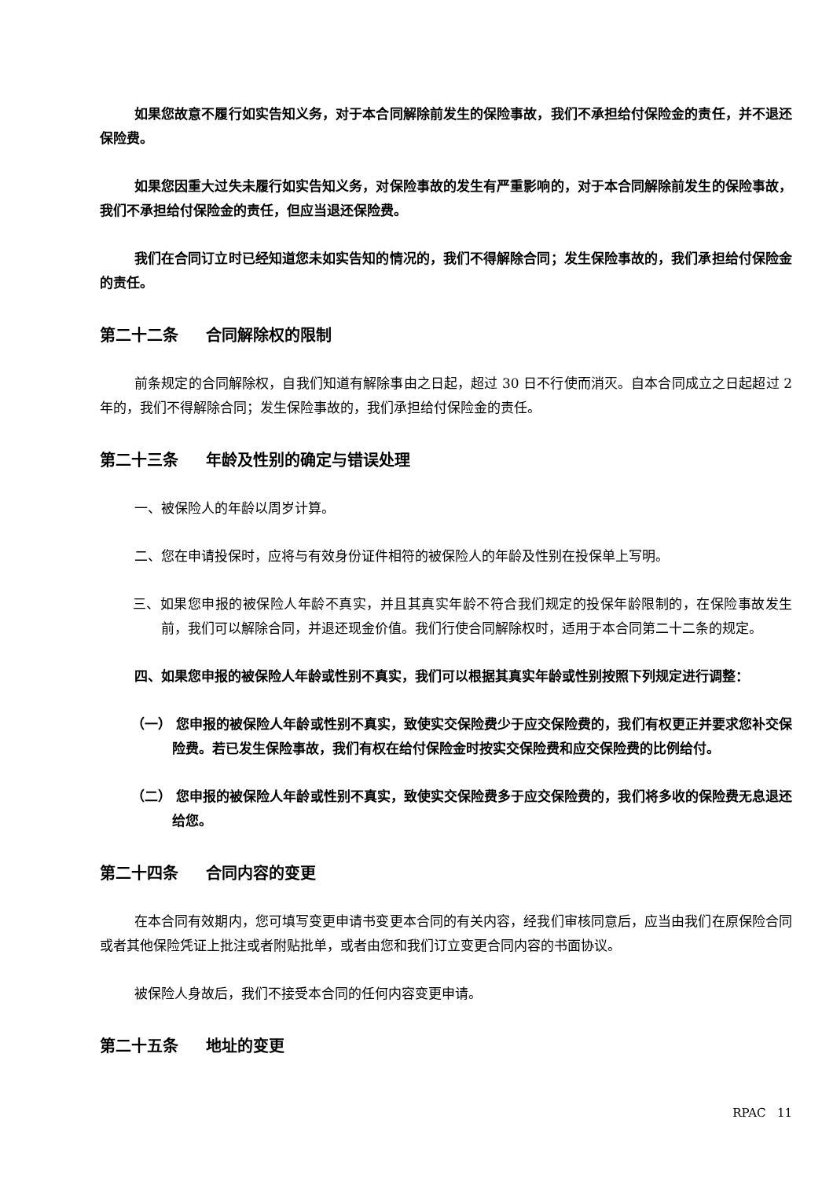如果您故意不履行如实告知义务，对于本合同解除前发生的保险事故，我们不承担给付保险金的责任，并不退还保险费。
如果您因重大过失未履行如实告知义务，对保险事故的发生有严重影响的，对于本合同解除前发生的保险事故，我们不承担给付保险金的责任，但应当退还保险费。
我们在合同订立时已经知道您未如实告知的情况的，我们不得解除合同；发生保险事故的，我们承担给付保险金的责任。
第二十二条 合同解除权的限制
前条规定的合同解除权，自我们知道有解除事由之日起，超过 30 日不行使而消灭。自本合同成立之日起超过 2 年的，我们不得解除合同；发生保险事故的，我们承担给付保险金的责任。
第二十三条 年龄及性别的确定与错误处理
一、被保险人的年龄以周岁计算。
二、您在申请投保时，应将与有效身份证件相符的被保险人的年龄及性别在投保单上写明。
三、如果您申报的被保险人年龄不真实，并且其真实年龄不符合我们规定的投保年龄限制的，在保险事故发生前，我们可以解除合同，并退还现金价值。我们行使合同解除权时，适用于本合同第二十二条的规定。
四、如果您申报的被保险人年龄或性别不真实，我们可以根据其真实年龄或性别按照下列规定进行调整：
（一） 您申报的被保险人年龄或性别不真实，致使实交保险费少于应交保险费的，我们有权更正并要求您补交保险费。若已发生保险事故，我们有权在给付保险金时按实交保险费和应交保险费的比例给付。
（二） 您申报的被保险人年龄或性别不真实，致使实交保险费多于应交保险费的，我们将多收的保险费无息退还给您。
第二十四条 合同内容的变更
在本合同有效期内，您可填写变更申请书变更本合同的有关内容，经我们审核同意后，应当由我们在原保险合同或者其他保险凭证上批注或者附贴批单，或者由您和我们订立变更合同内容的书面协议。
被保险人身故后，我们不接受本合同的任何内容变更申请。
第二十五条 地址的变更
RPAC 11